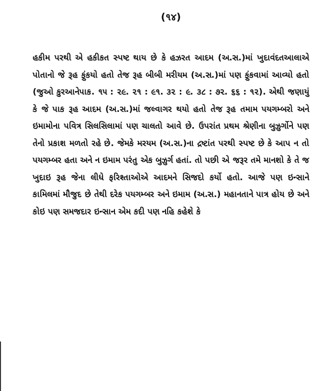(૧૪)
હકીમ પરથી એ હકીકત સ્પષ્ટ થાય છે કે હઝરત આદમ (અ.સ.)માં ખુદાવંદતઆલાએ પોતાનો જે રૂહ ફુંકયો હતો તેજ રૂહ બીબી મરીયમ (અ.સ.)માં પણ ફુંકવામાં આવ્યો હતો (જુઓ કુરઆનેપાક. ૧૫ : ૨૯. ૨૧ : ૯૧. ૩૨ : ૯. ૩૮ : ૭૨. ૬૬ : ૧૨). એથી જણાયું કે જે પાક રૂહ આદમ (અ.સ.)માં જલ્વાગર થયો હતો તેજ રૂહ તમામ પયગમ્બરો અને ઇમામોના પવિત્ર સિલસિલામાં પણ ચાલતો આવે છે. ઉપરાંત પ્રથમ શ્રેણીના બુઝુર્ગોને પણ તેનો પ્રકાશ મળતો રહે છે. જેમકે મરયમ (અ.સ.)ના દ્રષ્ટાંત પરથી સ્પષ્ટ છે કે આપ ન તો પયગમ્બર હતા અને ન ઇમામ પરંતુ એક બુઝુર્ગ હતાં. તો પછી એ જરૂર તમે માનશો કે તે જ ખુદાઇ રૂહ જેના લીધે ફરિશ્તાઓએ આદમને સિજદો કર્યો હતો. આજે પણ ઇન્સાને કામિલમાં મૌજુદ છે તેથી દરેક પયગમ્બર અને ઇમામ (અ.સ.) મહાનતાને પાત્ર હોય છે અને કોઇ પણ સમજદાર ઇન્સાન એમ કદી પણ નહિ કહેશે કે